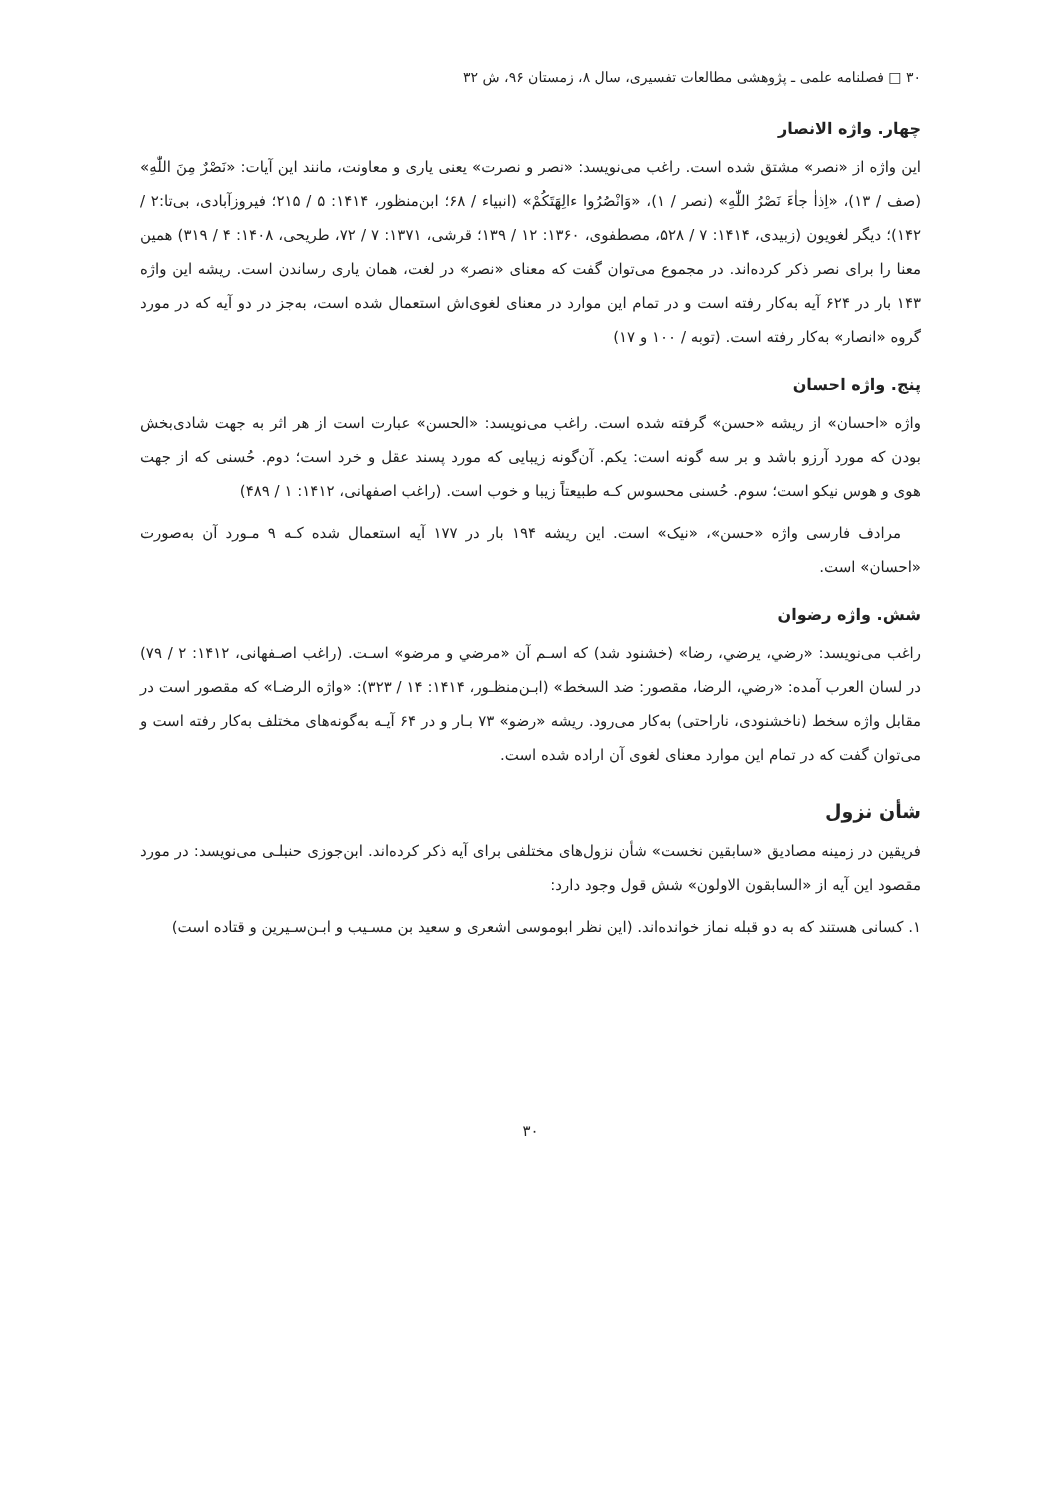۳۰ □ فصلنامه علمی ـ پژوهشی مطالعات تفسیری، سال ۸، زمستان ۹۶، ش ۳۲
چهار. واژه الانصار
این واژه از «نصر» مشتق شده است. راغب می‌نویسد: «نصر و نصرت» یعنی یاری و معاونت، مانند این آیات: «نَصْرٌ مِنَ اللّٰهِ» (صف / ۱۳)، «اِذاٰ جاٰءَ نَصْرُ اللّٰهِ» (نصر / ۱)، «وَانْصُرُوا ءالِهَتَكُمْ» (انبیاء / ۶۸؛ ابن‌منظور، ۱۴۱۴: ۵ / ۲۱۵؛ فیروزآبادی، بی‌تا:۲ / ۱۴۲)؛ دیگر لغویون (زبیدی، ۱۴۱۴: ۷ / ۵۲۸، مصطفوی، ۱۳۶۰: ۱۲ / ۱۳۹؛ قرشی، ۱۳۷۱: ۷ / ۷۲، طریحی، ۱۴۰۸: ۴ / ۳۱۹) همین معنا را برای نصر ذکر کرده‌اند. در مجموع می‌توان گفت که معنای «نصر» در لغت، همان یاری رساندن است. ریشه این واژه ۱۴۳ بار در ۶۲۴ آیه به‌کار رفته است و در تمام این موارد در معنای لغوی‌اش استعمال شده است، به‌جز در دو آیه که در مورد گروه «انصار» به‌کار رفته است. (توبه / ۱۰۰ و ۱۷)
پنج. واژه احسان
واژه «احسان» از ریشه «حسن» گرفته شده است. راغب می‌نویسد: «الحسن» عبارت است از هر اثر به جهت شادی‌بخش بودن که مورد آرزو باشد و بر سه گونه است: یکم. آن‌گونه زیبایی که مورد پسند عقل و خرد است؛ دوم. حُسنی که از جهت هوی و هوس نیکو است؛ سوم. حُسنی محسوس کـه طبیعتاً زیبا و خوب است. (راغب اصفهانی، ۱۴۱۲: ۱ / ۴۸۹)
مرادف فارسی واژه «حسن»، «نیک» است. این ریشه ۱۹۴ بار در ۱۷۷ آیه استعمال شده کـه ۹ مـورد آن به‌صورت «احسان» است.
شش. واژه رضوان
راغب می‌نویسد: «رضي، يرضي، رضا» (خشنود شد) که اسـم آن «مرضي و مرضو» اسـت. (راغب اصـفهانی، ۱۴۱۲: ۲ / ۷۹) در لسان العرب آمده: «رضي، الرضا، مقصور: ضد السخط» (ابـن‌منظـور، ۱۴۱۴: ۱۴ / ۳۲۳): «واژه الرضـا» که مقصور است در مقابل واژه سخط (ناخشنودی، ناراحتی) به‌کار می‌رود. ریشه «رضو» ۷۳ بـار و در ۶۴ آیـه به‌گونه‌های مختلف به‌کار رفته است و می‌توان گفت که در تمام این موارد معنای لغوی آن اراده شده است.
شأن نزول
فریقین در زمینه مصادیق «سابقین نخست» شأن نزول‌های مختلفی برای آیه ذکر کرده‌اند. ابن‌جوزی حنبلـی می‌نویسد: در مورد مقصود این آیه از «السابقون الاولون» شش قول وجود دارد:
۱. کسانی هستند که به دو قبله نماز خوانده‌اند. (این نظر ابوموسی اشعری و سعید بن مسـیب و ابـن‌سـیرین و قتاده است)
۳۰